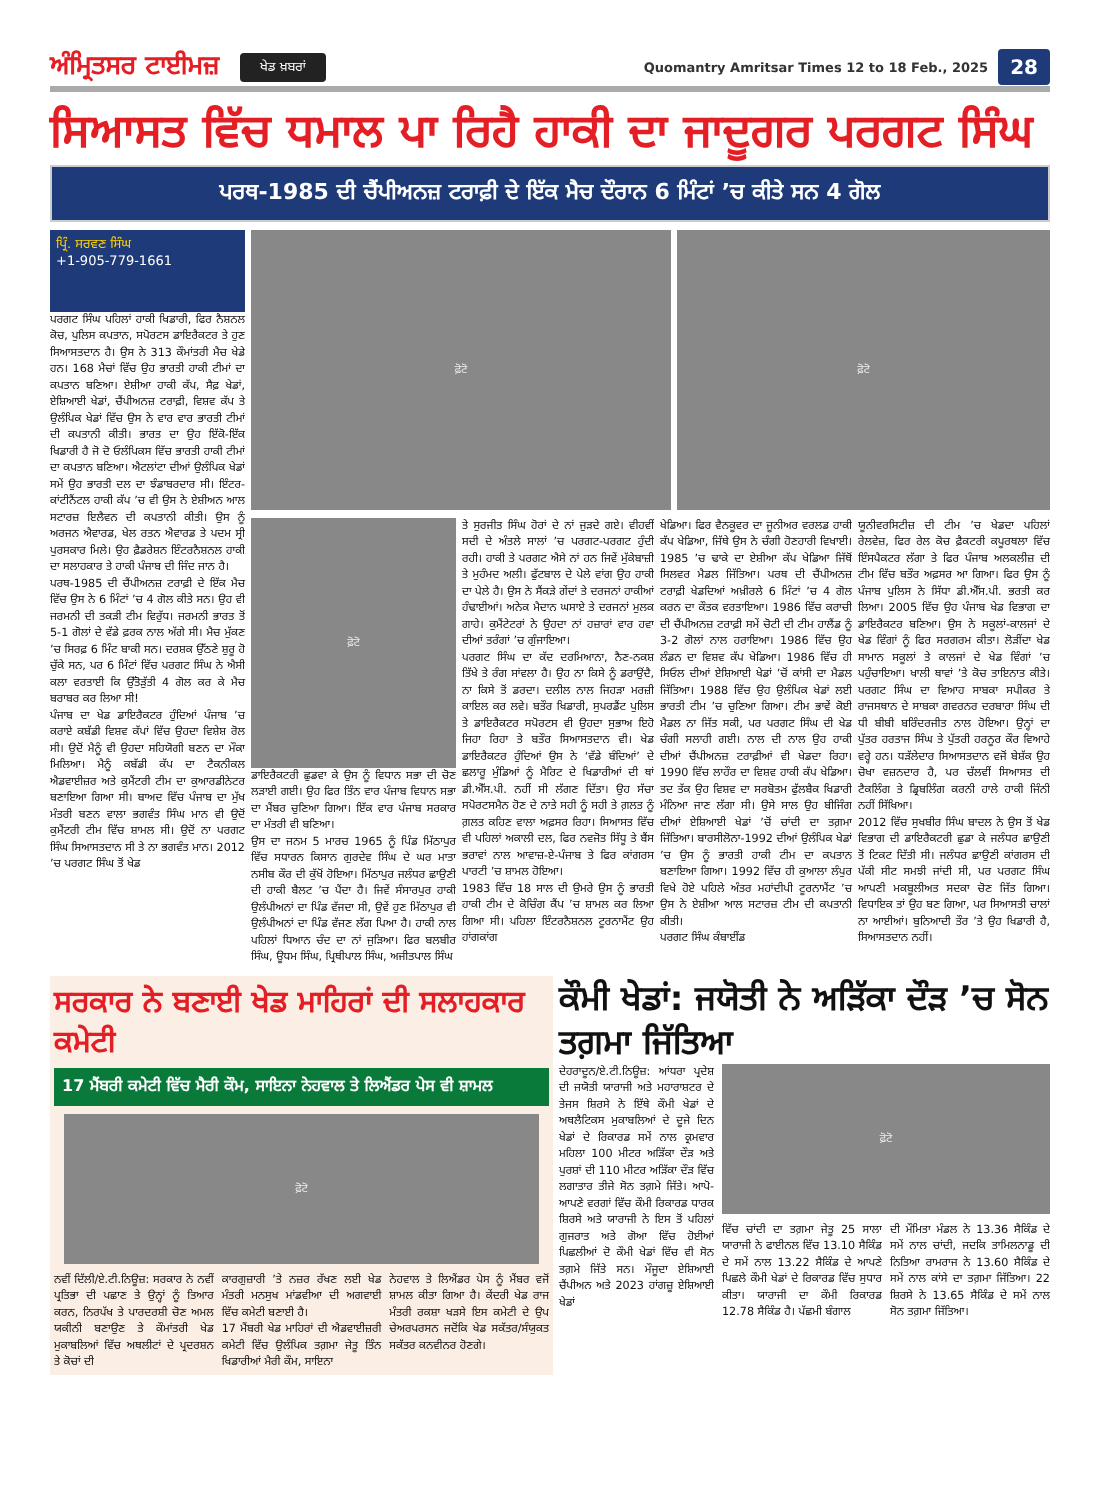ਅੰਮ੍ਰਿਤਸਰ ਟਾਈਮਜ਼
ਖੇਡ ਖ਼ਬਰਾਂ
Quomantry Amritsar Times 12 to 18 Feb., 2025
28
ਸਿਆਸਤ ਵਿੱਚ ਧਮਾਲ ਪਾ ਰਿਹੈ ਹਾਕੀ ਦਾ ਜਾਦੂਗਰ ਪਰਗਟ ਸਿੰਘ
ਪਰਥ-1985 ਦੀ ਚੈਂਪੀਅਨਜ਼ ਟਰਾਫ਼ੀ ਦੇ ਇੱਕ ਮੈਚ ਦੌਰਾਨ 6 ਮਿੰਟਾਂ ’ਚ ਕੀਤੇ ਸਨ 4 ਗੋਲ
ਪ੍ਰਿੰ. ਸਰਵਣ ਸਿੰਘ
+1-905-779-1661
ਪਰਗਟ ਸਿੰਘ ਪਹਿਲਾਂ ਹਾਕੀ ਖਿਡਾਰੀ, ਫਿਰ ਨੈਸ਼ਨਲ ਕੋਚ, ਪੁਲਿਸ ਕਪਤਾਨ, ਸਪੋਰਟਸ ਡਾਇਰੈਕਟਰ ਤੇ ਹੁਣ ਸਿਆਸਤਦਾਨ ਹੈ। ਉਸ ਨੇ 313 ਕੌਮਾਂਤਰੀ ਮੈਚ ਖੇਡੇ ਹਨ। 168 ਮੈਚਾਂ ਵਿੱਚ ਉਹ ਭਾਰਤੀ ਹਾਕੀ ਟੀਮਾਂ ਦਾ ਕਪਤਾਨ ਬਣਿਆ। ਏਸ਼ੀਆ ਹਾਕੀ ਕੱਪ, ਸੈਫ਼ ਖੇਡਾਂ, ਏਸ਼ਿਆਈ ਖੇਡਾਂ, ਚੈਂਪੀਅਨਜ਼ ਟਰਾਫ਼ੀ, ਵਿਸ਼ਵ ਕੱਪ ਤੇ ਉਲੰਪਿਕ ਖੇਡਾਂ ਵਿੱਚ ਉਸ ਨੇ ਵਾਰ ਵਾਰ ਭਾਰਤੀ ਟੀਮਾਂ ਦੀ ਕਪਤਾਨੀ ਕੀਤੀ। ਭਾਰਤ ਦਾ ਉਹ ਇੱਕੋ-ਇੱਕ ਖਿਡਾਰੀ ਹੈ ਜੋ ਦੋ ਓਲੰਪਿਕਸ ਵਿੱਚ ਭਾਰਤੀ ਹਾਕੀ ਟੀਮਾਂ ਦਾ ਕਪਤਾਨ ਬਣਿਆ। ਐਟਲਾਂਟਾ ਦੀਆਂ ਉਲੰਪਿਕ ਖੇਡਾਂ ਸਮੇਂ ਉਹ ਭਾਰਤੀ ਦਲ ਦਾ ਝੰਡਾਬਰਦਾਰ ਸੀ। ਇੰਟਰ-ਕਾਂਟੀਨੈਂਟਲ ਹਾਕੀ ਕੱਪ ’ਚ ਵੀ ਉਸ ਨੇ ਏਸ਼ੀਅਨ ਆਲ ਸਟਾਰਜ਼ ਇਲੈਵਨ ਦੀ ਕਪਤਾਨੀ ਕੀਤੀ। ਉਸ ਨੂੰ ਅਰਜਨ ਐਵਾਰਡ, ਖੇਲ ਰਤਨ ਐਵਾਰਡ ਤੇ ਪਦਮ ਸ੍ਰੀ ਪੁਰਸਕਾਰ ਮਿਲੇ। ਉਹ ਫ਼ੈਡਰੇਸ਼ਨ ਇੰਟਰਨੈਸ਼ਨਲ ਹਾਕੀ ਦਾ ਸਲਾਹਕਾਰ ਤੇ ਹਾਕੀ ਪੰਜਾਬ ਦੀ ਜਿੰਦ ਜਾਨ ਹੈ।
ਪਰਥ-1985 ਦੀ ਚੈਂਪੀਅਨਜ਼ ਟਰਾਫ਼ੀ ਦੇ ਇੱਕ ਮੈਚ ਵਿੱਚ ਉਸ ਨੇ 6 ਮਿੰਟਾਂ ’ਚ 4 ਗੋਲ ਕੀਤੇ ਸਨ। ਉਹ ਵੀ ਜਰਮਨੀ ਦੀ ਤਕੜੀ ਟੀਮ ਵਿਰੁੱਧ। ਜਰਮਨੀ ਭਾਰਤ ਤੋਂ 5-1 ਗੋਲਾਂ ਦੇ ਵੱਡੇ ਫ਼ਰਕ ਨਾਲ ਅੱਗੇ ਸੀ। ਮੈਚ ਮੁੱਕਣ ’ਚ ਸਿਰਫ਼ 6 ਮਿੰਟ ਬਾਕੀ ਸਨ। ਦਰਸ਼ਕ ਉੱਠਣੇ ਸ਼ੁਰੂ ਹੋ ਚੁੱਕੇ ਸਨ, ਪਰ 6 ਮਿੰਟਾਂ ਵਿੱਚ ਪਰਗਟ ਸਿੰਘ ਨੇ ਐਸੀ ਕਲਾ ਵਰਤਾਈ ਕਿ ਉੱਤੋੜੁੱਤੀ 4 ਗੋਲ ਕਰ ਕੇ ਮੈਚ ਬਰਾਬਰ ਕਰ ਲਿਆ ਸੀ!
ਪੰਜਾਬ ਦਾ ਖੇਡ ਡਾਇਰੈਕਟਰ ਹੁੰਦਿਆਂ ਪੰਜਾਬ ’ਚ ਕਰਾਏ ਕਬੱਡੀ ਵਿਸ਼ਵ ਕੱਪਾਂ ਵਿੱਚ ਉਹਦਾ ਵਿਸ਼ੇਸ਼ ਰੋਲ ਸੀ। ਉਦੋਂ ਮੈਨੂੰ ਵੀ ਉਹਦਾ ਸਹਿਯੋਗੀ ਬਣਨ ਦਾ ਮੌਕਾ ਮਿਲਿਆ। ਮੈਨੂੰ ਕਬੱਡੀ ਕੱਪ ਦਾ ਟੈਕਨੀਕਲ ਐਡਵਾਈਜ਼ਰ ਅਤੇ ਕੁਮੈਂਟਰੀ ਟੀਮ ਦਾ ਕੁਆਰਡੀਨੇਟਰ ਬਣਾਇਆ ਗਿਆ ਸੀ। ਬਾਅਦ ਵਿੱਚ ਪੰਜਾਬ ਦਾ ਮੁੱਖ ਮੰਤਰੀ ਬਣਨ ਵਾਲਾ ਭਗਵੰਤ ਸਿੰਘ ਮਾਨ ਵੀ ਉਦੋਂ ਕੁਮੈਂਟਰੀ ਟੀਮ ਵਿੱਚ ਸ਼ਾਮਲ ਸੀ। ਉਦੋਂ ਨਾ ਪਰਗਟ ਸਿੰਘ ਸਿਆਸਤਦਾਨ ਸੀ ਤੇ ਨਾ ਭਗਵੰਤ ਮਾਨ। 2012 ’ਚ ਪਰਗਟ ਸਿੰਘ ਤੋਂ ਖੇਡ
ਫ਼ੋਟੋ ਫ਼ੋਟੋ
ਫ਼ੋਟੋ
ਡਾਇਰੈਕਟਰੀ ਛੁਡਵਾ ਕੇ ਉਸ ਨੂੰ ਵਿਧਾਨ ਸਭਾ ਦੀ ਚੋਣ ਲੜਾਈ ਗਈ। ਉਹ ਫਿਰ ਤਿੰਨ ਵਾਰ ਪੰਜਾਬ ਵਿਧਾਨ ਸਭਾ ਦਾ ਮੈਂਬਰ ਚੁਣਿਆ ਗਿਆ। ਇੱਕ ਵਾਰ ਪੰਜਾਬ ਸਰਕਾਰ ਦਾ ਮੰਤਰੀ ਵੀ ਬਣਿਆ।
ਉਸ ਦਾ ਜਨਮ 5 ਮਾਰਚ 1965 ਨੂੰ ਪਿੰਡ ਮਿੱਠਾਪੁਰ ਵਿੱਚ ਸਧਾਰਨ ਕਿਸਾਨ ਗੁਰਦੇਵ ਸਿੰਘ ਦੇ ਘਰ ਮਾਤਾ ਨਸੀਬ ਕੌਰ ਦੀ ਕੁੱਖੋਂ ਹੋਇਆ। ਮਿੱਠਾਪੁਰ ਜਲੰਧਰ ਛਾਉਣੀ ਦੀ ਹਾਕੀ ਬੈਲਟ ’ਚ ਪੈਂਦਾ ਹੈ। ਜਿਵੇਂ ਸੰਸਾਰਪੁਰ ਹਾਕੀ ਉਲੰਪੀਅਨਾਂ ਦਾ ਪਿੰਡ ਵੱਜਦਾ ਸੀ, ਉਵੇਂ ਹੁਣ ਮਿੱਠਾਪੁਰ ਵੀ ਉਲੰਪੀਅਨਾਂ ਦਾ ਪਿੰਡ ਵੱਜਣ ਲੱਗ ਪਿਆ ਹੈ। ਹਾਕੀ ਨਾਲ ਪਹਿਲਾਂ ਧਿਆਨ ਚੰਦ ਦਾ ਨਾਂ ਜੁੜਿਆ। ਫਿਰ ਬਲਬੀਰ ਸਿੰਘ, ਊਧਮ ਸਿੰਘ, ਪ੍ਰਿਥੀਪਾਲ ਸਿੰਘ, ਅਜੀਤਪਾਲ ਸਿੰਘ
ਤੇ ਸੁਰਜੀਤ ਸਿੰਘ ਹੋਰਾਂ ਦੇ ਨਾਂ ਜੁੜਦੇ ਗਏ। ਵੀਹਵੀਂ ਸਦੀ ਦੇ ਅੰਤਲੇ ਸਾਲਾਂ ’ਚ ਪਰਗਟ-ਪਰਗਟ ਹੁੰਦੀ ਰਹੀ। ਹਾਕੀ ਤੇ ਪਰਗਟ ਐਸੇ ਨਾਂ ਹਨ ਜਿਵੇਂ ਮੁੱਕੇਬਾਜ਼ੀ ਤੇ ਮੁਹੰਮਦ ਅਲੀ। ਫੁੱਟਬਾਲ ਦੇ ਪੇਲੇ ਵਾਂਗ ਉਹ ਹਾਕੀ ਦਾ ਪੇਲੇ ਹੈ। ਉਸ ਨੇ ਸੈਂਕੜੇ ਗੇਂਦਾਂ ਤੇ ਦਰਜਨਾਂ ਹਾਕੀਆਂ ਹੰਢਾਈਆਂ। ਅਨੇਕ ਮੈਦਾਨ ਘਸਾਏ ਤੇ ਦਰਜਨਾਂ ਮੁਲਕ ਗਾਹੇ। ਕੁਮੈਂਟੇਟਰਾਂ ਨੇ ਉਹਦਾ ਨਾਂ ਹਜ਼ਾਰਾਂ ਵਾਰ ਹਵਾ ਦੀਆਂ ਤਰੰਗਾਂ ’ਚ ਗੁੰਜਾਇਆ।
ਪਰਗਟ ਸਿੰਘ ਦਾ ਕੱਦ ਦਰਮਿਆਨਾ, ਨੈਣ-ਨਕਸ਼ ਤਿੱਖੇ ਤੇ ਰੰਗ ਸਾਂਵਲਾ ਹੈ। ਉਹ ਨਾ ਕਿਸੇ ਨੂੰ ਡਰਾਉਂਦੈ, ਨਾ ਕਿਸੇ ਤੋਂ ਡਰਦਾ। ਦਲੀਲ ਨਾਲ ਜਿਹੜਾ ਮਰਜ਼ੀ ਕਾਇਲ ਕਰ ਲਵੇ। ਬਤੌਰ ਖਿਡਾਰੀ, ਸੁਪਰਡੈਂਟ ਪੁਲਿਸ ਤੇ ਡਾਇਰੈਕਟਰ ਸਪੋਰਟਸ ਵੀ ਉਹਦਾ ਸੁਭਾਅ ਇਹੋ ਜਿਹਾ ਰਿਹਾ ਤੇ ਬਤੌਰ ਸਿਆਸਤਦਾਨ ਵੀ। ਖੇਡ ਡਾਇਰੈਕਟਰ ਹੁੰਦਿਆਂ ਉਸ ਨੇ ‘ਵੱਡੇ ਬੰਦਿਆਂ’ ਦੇ ਛਲਾਰੂ ਮੁੰਡਿਆਂ ਨੂੰ ਮੈਰਿਟ ਦੇ ਖਿਡਾਰੀਆਂ ਦੀ ਥਾਂ ਡੀ.ਐੱਸ.ਪੀ. ਨਹੀਂ ਸੀ ਲੱਗਣ ਦਿੱਤਾ। ਉਹ ਸੱਚਾ ਸਪੋਰਟਸਮੈਨ ਹੋਣ ਦੇ ਨਾਤੇ ਸਹੀ ਨੂੰ ਸਹੀ ਤੇ ਗ਼ਲਤ ਨੂੰ ਗ਼ਲਤ ਕਹਿਣ ਵਾਲਾ ਅਫ਼ਸਰ ਰਿਹਾ। ਸਿਆਸਤ ਵਿੱਚ ਵੀ ਪਹਿਲਾਂ ਅਕਾਲੀ ਦਲ, ਫਿਰ ਨਵਜੋਤ ਸਿੱਧੂ ਤੇ ਬੈਂਸ ਭਰਾਵਾਂ ਨਾਲ ਆਵਾਜ਼-ਏ-ਪੰਜਾਬ ਤੇ ਫਿਰ ਕਾਂਗਰਸ ਪਾਰਟੀ ’ਚ ਸ਼ਾਮਲ ਹੋਇਆ।
1983 ਵਿੱਚ 18 ਸਾਲ ਦੀ ਉਮਰੇ ਉਸ ਨੂੰ ਭਾਰਤੀ ਹਾਕੀ ਟੀਮ ਦੇ ਕੋਚਿੰਗ ਕੈਂਪ ’ਚ ਸ਼ਾਮਲ ਕਰ ਲਿਆ ਗਿਆ ਸੀ। ਪਹਿਲਾ ਇੰਟਰਨੈਸ਼ਨਲ ਟੂਰਨਾਮੈਂਟ ਉਹ ਹਾਂਗਕਾਂਗ
ਖੇਡਿਆ। ਫਿਰ ਵੈਨਕੂਵਰ ਦਾ ਜੂਨੀਅਰ ਵਰਲਡ ਹਾਕੀ ਕੱਪ ਖੇਡਿਆ, ਜਿੱਥੇ ਉਸ ਨੇ ਚੰਗੀ ਹੋਣਹਾਰੀ ਵਿਖਾਈ। 1985 ’ਚ ਢਾਕੇ ਦਾ ਏਸ਼ੀਆ ਕੱਪ ਖੇਡਿਆ ਜਿੱਥੋਂ ਸਿਲਵਰ ਮੈਡਲ ਜਿੱਤਿਆ। ਪਰਥ ਦੀ ਚੈਂਪੀਅਨਜ਼ ਟਰਾਫ਼ੀ ਖੇਡਦਿਆਂ ਅਖ਼ੀਰਲੇ 6 ਮਿੰਟਾਂ ’ਚ 4 ਗੋਲ ਕਰਨ ਦਾ ਕੌਤਕ ਵਰਤਾਇਆ। 1986 ਵਿੱਚ ਕਰਾਚੀ ਦੀ ਚੈਂਪੀਅਨਜ਼ ਟਰਾਫ਼ੀ ਸਮੇਂ ਚੋਟੀ ਦੀ ਟੀਮ ਹਾਲੈਂਡ ਨੂੰ 3-2 ਗੋਲਾਂ ਨਾਲ ਹਰਾਇਆ। 1986 ਵਿੱਚ ਉਹ ਲੰਡਨ ਦਾ ਵਿਸ਼ਵ ਕੱਪ ਖੇਡਿਆ। 1986 ਵਿੱਚ ਹੀ ਸਿਓਲ ਦੀਆਂ ਏਸ਼ਿਆਈ ਖੇਡਾਂ ’ਚੋਂ ਕਾਂਸੀ ਦਾ ਮੈਡਲ ਜਿੱਤਿਆ। 1988 ਵਿੱਚ ਉਹ ਉਲੰਪਿਕ ਖੇਡਾਂ ਲਈ ਭਾਰਤੀ ਟੀਮ ’ਚ ਚੁਣਿਆ ਗਿਆ। ਟੀਮ ਭਾਵੇਂ ਕੋਈ ਮੈਡਲ ਨਾ ਜਿੱਤ ਸਕੀ, ਪਰ ਪਰਗਟ ਸਿੰਘ ਦੀ ਖੇਡ ਚੰਗੀ ਸਲਾਹੀ ਗਈ। ਨਾਲ ਦੀ ਨਾਲ ਉਹ ਹਾਕੀ ਦੀਆਂ ਚੈਂਪੀਅਨਜ਼ ਟਰਾਫ਼ੀਆਂ ਵੀ ਖੇਡਦਾ ਰਿਹਾ। 1990 ਵਿੱਚ ਲਾਹੌਰ ਦਾ ਵਿਸ਼ਵ ਹਾਕੀ ਕੱਪ ਖੇਡਿਆ। ਤਦ ਤੱਕ ਉਹ ਵਿਸ਼ਵ ਦਾ ਸਰਬੋਤਮ ਫੁੱਲਬੈਕ ਖਿਡਾਰੀ ਮੰਨਿਆ ਜਾਣ ਲੱਗਾ ਸੀ। ਉਸੇ ਸਾਲ ਉਹ ਬੀਜਿੰਗ ਦੀਆਂ ਏਸ਼ਿਆਈ ਖੇਡਾਂ ’ਚੋਂ ਚਾਂਦੀ ਦਾ ਤਗ਼ਮਾ ਜਿੱਤਿਆ। ਬਾਰਸੀਲੋਨਾ-1992 ਦੀਆਂ ਉਲੰਪਿਕ ਖੇਡਾਂ ’ਚ ਉਸ ਨੂੰ ਭਾਰਤੀ ਹਾਕੀ ਟੀਮ ਦਾ ਕਪਤਾਨ ਬਣਾਇਆ ਗਿਆ। 1992 ਵਿੱਚ ਹੀ ਕੁਆਲਾ ਲੰਪੁਰ ਵਿਖੇ ਹੋਏ ਪਹਿਲੇ ਅੰਤਰ ਮਹਾਂਦੀਪੀ ਟੂਰਨਾਮੈਂਟ ’ਚ ਉਸ ਨੇ ਏਸ਼ੀਆ ਆਲ ਸਟਾਰਜ਼ ਟੀਮ ਦੀ ਕਪਤਾਨੀ ਕੀਤੀ।
ਪਰਗਟ ਸਿੰਘ ਕੰਬਾਈਂਡ
ਯੂਨੀਵਰਸਿਟੀਜ਼ ਦੀ ਟੀਮ ’ਚ ਖੇਡਦਾ ਪਹਿਲਾਂ ਰੇਲਵੇਜ਼, ਫਿਰ ਰੇਲ ਕੋਚ ਫ਼ੈਕਟਰੀ ਕਪੂਰਥਲਾ ਵਿੱਚ ਇੰਸਪੈਕਟਰ ਲੱਗਾ ਤੇ ਫਿਰ ਪੰਜਾਬ ਅਲਕਲੀਜ਼ ਦੀ ਟੀਮ ਵਿੱਚ ਬਤੌਰ ਅਫ਼ਸਰ ਆ ਗਿਆ। ਫਿਰ ਉਸ ਨੂੰ ਪੰਜਾਬ ਪੁਲਿਸ ਨੇ ਸਿੱਧਾ ਡੀ.ਐੱਸ.ਪੀ. ਭਰਤੀ ਕਰ ਲਿਆ। 2005 ਵਿੱਚ ਉਹ ਪੰਜਾਬ ਖੇਡ ਵਿਭਾਗ ਦਾ ਡਾਇਰੈਕਟਰ ਬਣਿਆ। ਉਸ ਨੇ ਸਕੂਲਾਂ-ਕਾਲਜਾਂ ਦੇ ਖੇਡ ਵਿੰਗਾਂ ਨੂੰ ਫਿਰ ਸਰਗਰਮ ਕੀਤਾ। ਲੋੜੀਂਦਾ ਖੇਡ ਸਾਮਾਨ ਸਕੂਲਾਂ ਤੇ ਕਾਲਜਾਂ ਦੇ ਖੇਡ ਵਿੰਗਾਂ ’ਚ ਪਹੁੰਚਾਇਆ। ਖਾਲੀ ਥਾਵਾਂ ’ਤੇ ਕੋਚ ਤਾਇਨਾਤ ਕੀਤੇ। ਪਰਗਟ ਸਿੰਘ ਦਾ ਵਿਆਹ ਸਾਬਕਾ ਸਪੀਕਰ ਤੇ ਰਾਜਸਥਾਨ ਦੇ ਸਾਬਕਾ ਗਵਰਨਰ ਦਰਬਾਰਾ ਸਿੰਘ ਦੀ ਧੀ ਬੀਬੀ ਬਰਿੰਦਰਜੀਤ ਨਾਲ ਹੋਇਆ। ਉਨ੍ਹਾਂ ਦਾ ਪੁੱਤਰ ਹਰਤਾਜ ਸਿੰਘ ਤੇ ਪੁੱਤਰੀ ਹਰਨੂਰ ਕੌਰ ਵਿਆਹੇ ਵਰ੍ਹੇ ਹਨ। ਧੜੱਲੇਦਾਰ ਸਿਆਸਤਦਾਨ ਵਜੋਂ ਬੇਸ਼ੱਕ ਉਹ ਚੋਖਾ ਵਜ਼ਨਦਾਰ ਹੈ, ਪਰ ਚੱਲਵੀਂ ਸਿਆਸਤ ਦੀ ਟੈਕਲਿੰਗ ਤੇ ਡ੍ਰਿਬਲਿੰਗ ਕਰਨੀ ਹਾਲੇ ਹਾਕੀ ਜਿੰਨੀ ਨਹੀਂ ਸਿੱਖਿਆ।
2012 ਵਿੱਚ ਸੁਖਬੀਰ ਸਿੰਘ ਬਾਦਲ ਨੇ ਉਸ ਤੋਂ ਖੇਡ ਵਿਭਾਗ ਦੀ ਡਾਇਰੈਕਟਰੀ ਛੁਡਾ ਕੇ ਜਲੰਧਰ ਛਾਉਣੀ ਤੋਂ ਟਿਕਟ ਦਿੱਤੀ ਸੀ। ਜਲੰਧਰ ਛਾਉਣੀ ਕਾਂਗਰਸ ਦੀ ਪੱਕੀ ਸੀਟ ਸਮਝੀ ਜਾਂਦੀ ਸੀ, ਪਰ ਪਰਗਟ ਸਿੰਘ ਆਪਣੀ ਮਕਬੂਲੀਅਤ ਸਦਕਾ ਚੋਣ ਜਿੱਤ ਗਿਆ। ਵਿਧਾਇਕ ਤਾਂ ਉਹ ਬਣ ਗਿਆ, ਪਰ ਸਿਆਸਤੀ ਚਾਲਾਂ ਨਾ ਆਈਆਂ। ਬੁਨਿਆਦੀ ਤੌਰ ’ਤੇ ਉਹ ਖਿਡਾਰੀ ਹੈ, ਸਿਆਸਤਦਾਨ ਨਹੀਂ।
ਸਰਕਾਰ ਨੇ ਬਣਾਈ ਖੇਡ ਮਾਹਿਰਾਂ ਦੀ ਸਲਾਹਕਾਰ ਕਮੇਟੀ
17 ਮੈਂਬਰੀ ਕਮੇਟੀ ਵਿੱਚ ਮੈਰੀ ਕੌਮ, ਸਾਇਨਾ ਨੇਹਵਾਲ ਤੇ ਲਿਐਂਡਰ ਪੇਸ ਵੀ ਸ਼ਾਮਲ
ਫ਼ੋਟੋ
ਨਵੀਂ ਦਿੱਲੀ/ਏ.ਟੀ.ਨਿਊਜ਼: ਸਰਕਾਰ ਨੇ ਨਵੀਂ ਪ੍ਰਤਿਭਾ ਦੀ ਪਛਾਣ ਤੇ ਉਨ੍ਹਾਂ ਨੂੰ ਤਿਆਰ ਕਰਨ, ਨਿਰਪੱਖ ਤੇ ਪਾਰਦਰਸ਼ੀ ਚੋਣ ਅਮਲ ਯਕੀਨੀ ਬਣਾਉਣ ਤੇ ਕੌਮਾਂਤਰੀ ਖੇਡ ਮੁਕਾਬਲਿਆਂ ਵਿੱਚ ਅਥਲੀਟਾਂ ਦੇ ਪ੍ਰਦਰਸ਼ਨ ਤੇ ਕੋਚਾਂ ਦੀ
ਕਾਰਗੁਜ਼ਾਰੀ ’ਤੇ ਨਜ਼ਰ ਰੱਖਣ ਲਈ ਖੇਡ ਮੰਤਰੀ ਮਨਸੁਖ ਮਾਂਡਵੀਆ ਦੀ ਅਗਵਾਈ ਵਿੱਚ ਕਮੇਟੀ ਬਣਾਈ ਹੈ।
17 ਮੈਂਬਰੀ ਖੇਡ ਮਾਹਿਰਾਂ ਦੀ ਐਡਵਾਈਜ਼ਰੀ ਕਮੇਟੀ ਵਿੱਚ ਉਲੰਪਿਕ ਤਗ਼ਮਾ ਜੇਤੂ ਤਿੰਨ ਖਿਡਾਰੀਆਂ ਮੈਰੀ ਕੌਮ, ਸਾਇਨਾ
ਨੇਹਵਾਲ ਤੇ ਲਿਐਂਡਰ ਪੇਸ ਨੂੰ ਮੈਂਬਰ ਵਜੋਂ ਸ਼ਾਮਲ ਕੀਤਾ ਗਿਆ ਹੈ। ਕੇਂਦਰੀ ਖੇਡ ਰਾਜ ਮੰਤਰੀ ਰਕਸ਼ਾ ਖੜਸੇ ਇਸ ਕਮੇਟੀ ਦੇ ਉਪ ਚੇਅਰਪਰਸਨ ਜਦੋਂਕਿ ਖੇਡ ਸਕੱਤਰ/ਸੰਯੁਕਤ ਸਕੱਤਰ ਕਨਵੀਨਰ ਹੋਣਗੇ।
ਕੌਮੀ ਖੇਡਾਂ: ਜਯੋਤੀ ਨੇ ਅੜਿੱਕਾ ਦੌੜ ’ਚ ਸੋਨ ਤਗ਼ਮਾ ਜਿੱਤਿਆ
ਦੇਹਰਾਦੂਨ/ਏ.ਟੀ.ਨਿਊਜ਼: ਆਂਧਰਾ ਪ੍ਰਦੇਸ਼ ਦੀ ਜਯੋਤੀ ਯਾਰਾਜੀ ਅਤੇ ਮਹਾਰਾਸ਼ਟਰ ਦੇ ਤੇਜਸ ਸ਼ਿਰਸੇ ਨੇ ਇੱਥੇ ਕੌਮੀ ਖੇਡਾਂ ਦੇ ਅਥਲੈਟਿਕਸ ਮੁਕਾਬਲਿਆਂ ਦੇ ਦੂਜੇ ਦਿਨ ਖੇਡਾਂ ਦੇ ਰਿਕਾਰਡ ਸਮੇਂ ਨਾਲ ਕ੍ਰਮਵਾਰ ਮਹਿਲਾ 100 ਮੀਟਰ ਅੜਿੱਕਾ ਦੌੜ ਅਤੇ ਪੁਰਸ਼ਾਂ ਦੀ 110 ਮੀਟਰ ਅੜਿੱਕਾ ਦੌੜ ਵਿੱਚ ਲਗਾਤਾਰ ਤੀਜੇ ਸੋਨ ਤਗ਼ਮੇ ਜਿੱਤੇ। ਆਪੋ-ਆਪਣੇ ਵਰਗਾਂ ਵਿੱਚ ਕੌਮੀ ਰਿਕਾਰਡ ਧਾਰਕ ਸ਼ਿਰਸੇ ਅਤੇ ਯਾਰਾਜੀ ਨੇ ਇਸ ਤੋਂ ਪਹਿਲਾਂ ਗੁਜਰਾਤ ਅਤੇ ਗੋਆ ਵਿੱਚ ਹੋਈਆਂ ਪਿਛਲੀਆਂ ਦੋ ਕੌਮੀ ਖੇਡਾਂ ਵਿੱਚ ਵੀ ਸੋਨ ਤਗ਼ਮੇ ਜਿੱਤੇ ਸਨ। ਮੌਜੂਦਾ ਏਸ਼ਿਆਈ ਚੈਂਪੀਅਨ ਅਤੇ 2023 ਹਾਂਗਜ਼ੂ ਏਸ਼ਿਆਈ ਖੇਡਾਂ
ਫ਼ੋਟੋ
ਵਿੱਚ ਚਾਂਦੀ ਦਾ ਤਗ਼ਮਾ ਜੇਤੂ 25 ਸਾਲਾ ਯਾਰਾਜੀ ਨੇ ਫਾਈਨਲ ਵਿੱਚ 13.10 ਸੈਕਿੰਡ ਦੇ ਸਮੇਂ ਨਾਲ 13.22 ਸੈਕਿੰਡ ਦੇ ਆਪਣੇ ਪਿਛਲੇ ਕੌਮੀ ਖੇਡਾਂ ਦੇ ਰਿਕਾਰਡ ਵਿੱਚ ਸੁਧਾਰ ਕੀਤਾ। ਯਾਰਾਜੀ ਦਾ ਕੌਮੀ ਰਿਕਾਰਡ 12.78 ਸੈਕਿੰਡ ਹੈ। ਪੱਛਮੀ ਬੰਗਾਲ
ਦੀ ਮੌਮਿਤਾ ਮੰਡਲ ਨੇ 13.36 ਸੈਕਿੰਡ ਦੇ ਸਮੇਂ ਨਾਲ ਚਾਂਦੀ, ਜਦਕਿ ਤਾਮਿਲਨਾਡੂ ਦੀ ਨਿਤਿਆ ਰਾਮਰਾਜ ਨੇ 13.60 ਸੈਕਿੰਡ ਦੇ ਸਮੇਂ ਨਾਲ ਕਾਂਸੇ ਦਾ ਤਗ਼ਮਾ ਜਿੱਤਿਆ। 22 ਸ਼ਿਰਸੇ ਨੇ 13.65 ਸੈਕਿੰਡ ਦੇ ਸਮੇਂ ਨਾਲ ਸੋਨ ਤਗ਼ਮਾ ਜਿੱਤਿਆ।